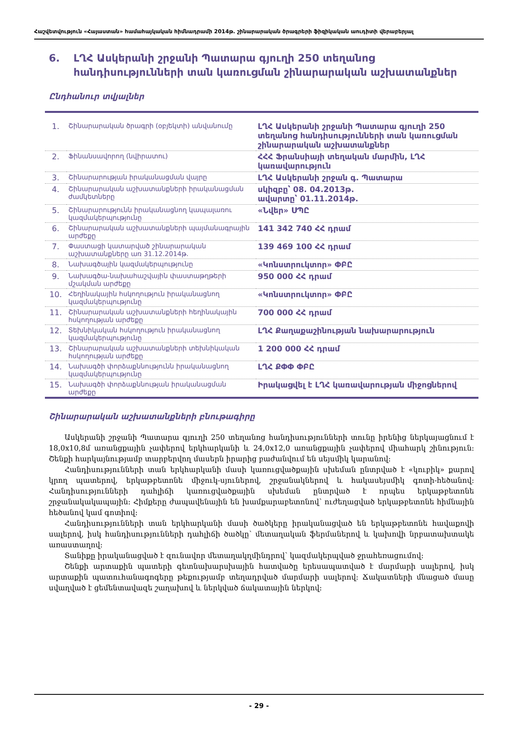Հաշվետվություն «Հայաստան» համահայկական հիմնադրամի 2014թ. շինարարական ծրագրերի ֆիզիկական աուդիտի վերաբերյալ
6. ԼՂՀ Ասկերանի շրջանի Պատարա գյուղի 250 տեղանոց հանդիսությունների տան կառուցման շինարարական աշխատանքներ
Ընդհանուր տվյալներ
| 1. | Շինարարական ծրագրի (օբյեկտի) անվանումը | ԼՂՀ Ասկերանի շրջանի Պատարա գյուղի 250 տեղանոց հանդիսությունների տան կառուցման շինարարական աշխատանքներ |
| 2. | Ֆինանսավորող (նվիրատու) | ՀՀՀ Ֆրանսիայի տեղական մարմին, ԼՂՀ կառավարություն |
| 3. | Շինարարության իրականացման վայրը | ԼՂՀ Ասկերանի շրջան գ. Պատարա |
| 4. | Շինարարական աշխատանքների իրականացման ժամկետները | սկիզբը՝ 08. 04.2013թ. ավարտը՝ 01.11.2014թ. |
| 5. | Շինարարությունն իրականացնող կապալառու կազմակերպությունը | «Նվեր» ՍՊԸ |
| 6. | Շինարարական աշխատանքների պայմանագրային արժեքը | 141 342 740 ՀՀ դրամ |
| 7. | Փաստացի կատարված շինարարական աշխատանքները առ 31.12.2014թ. | 139 469 100 ՀՀ դրամ |
| 8. | Նախագծային կազմակերպությունը | «Կոնստրուկտոր» ՓԲԸ |
| 9. | Նախագծա-նախահաշվային փաստաթղթերի մշակման արժեքը | 950 000 ՀՀ դրամ |
| 10. | Հեղինակային հսկողություն իրականացնող կազմակերպությունը | «Կոնստրուկտոր» ՓԲԸ |
| 11. | Շինարարական աշխատանքների հեղինակային հսկողության արժեքը | 700 000 ՀՀ դրամ |
| 12. | Տեխնիկական հսկողություն իրականացնող կազմակերպությունը | ԼՂՀ Քաղաքաշինության նախարարություն |
| 13. | Շինարարական աշխատանքների տեխնիկական հսկողության արժեքը | 1 200 000 ՀՀ դրամ |
| 14. | Նախագծի փորձաքննությունն իրականացնող կազմակերպությունը | ԼՂՀ ՔՓՓ ՓԲԸ |
| 15. | Նախագծի փորձաքննության իրականացման արժեքը | Իրակացվել է ԼՂՀ կառավարության միջոցներով |
Շինարարական աշխատանքների բնութագիրը
Ասկերանի շրջանի Պատարա գյուղի 250 տեղանոց հանդիսությունների տունը իրենից ներկայացնում է 18,0x10,8մ առանցքային չափերով երկհարկանի և 24,0x12,0 առանցքային չափերով միահարկ շինություն: Շենքի հարկայնությամբ տարբերվող մասերն իրարից բաժանվում են սեյսմիկ կարանով:
Հանդիսությունների տան երկհարկանի մասի կառուցվածքային սխեման ընտրված է «կուբիկ» քարով կրող պատերով, երկաթբետոնե միջուկ-սյուներով, շրջանակներով և հակասեյսմիկ գոտի-հեծանով: Հանդիսությունների դահլիճի կառուցվածքային սխեման ընտրված է որպես երկաթբետոնե շրջանակակապային: Հիմքերը ժապավենային են խամքարաբետոնով՝ ուժեղացված երկաթբետոնե հիմնային հեծանով կամ գոտիով:
Հանդիսությունների տան երկհարկանի մասի ծածկերը իրականացված են երկաթբետոնե հավաքովի սալերով, իսկ հանդիսությունների դահլիճի ծածկը՝ մետաղական ֆերմաներով և կախովի նրբատախտակե առաստաղով:
Տանիքը իրականացված է զունավոր մետաղակղմինդրով՝ կազմակերպված ջրահեռացումով:
Շենքի արտաքին պատերի գետնախարսխային հատվածը երեսապատված է մարմարի սալերով, իսկ արտաքին պատուհանագոգերը թեքությամբ տեղադրված մարմարի սալերով: Ճակատների մնացած մասը սվաղված է ցեմենտավազե շաղախով և ներկված ճակատային ներկով:
- 29 -